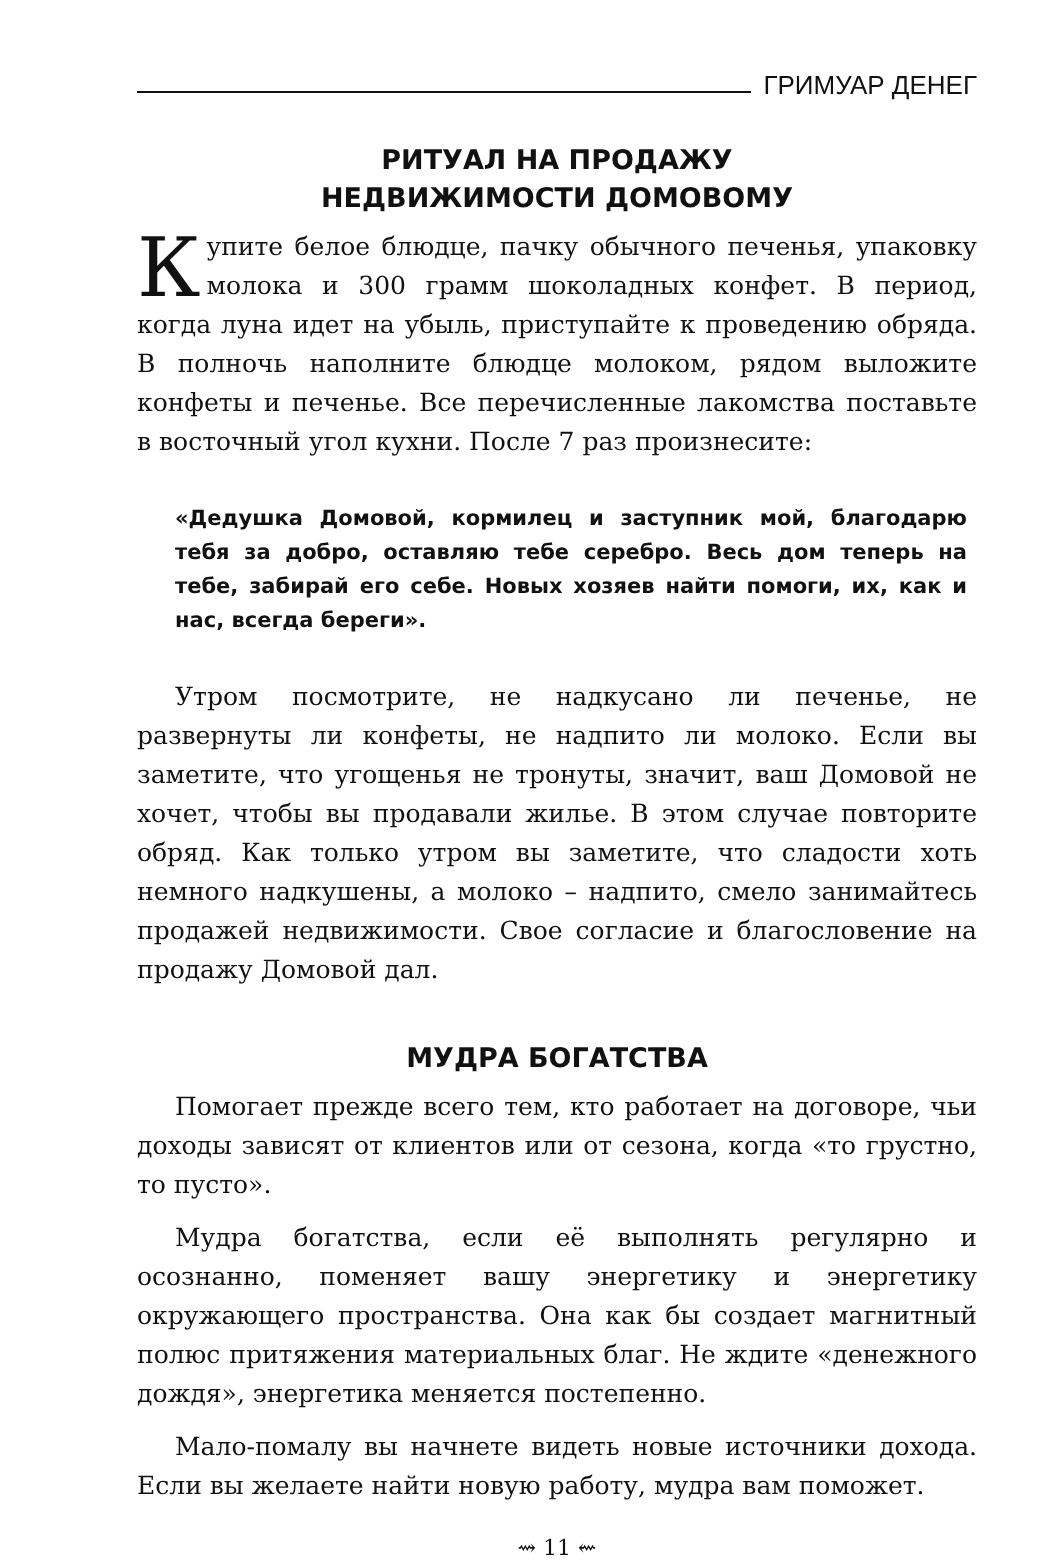ГРИМУАР ДЕНЕГ
РИТУАЛ НА ПРОДАЖУ
НЕДВИЖИМОСТИ ДОМОВОМУ
Купите белое блюдце, пачку обычного печенья, упаковку молока и 300 грамм шоколадных конфет. В период, когда луна идет на убыль, приступайте к проведению обряда. В полночь наполните блюдце молоком, рядом выложите конфеты и печенье. Все перечисленные лакомства поставьте в восточный угол кухни. После 7 раз произнесите:
«Дедушка Домовой, кормилец и заступник мой, благодарю тебя за добро, оставляю тебе серебро. Весь дом теперь на тебе, забирай его себе. Новых хозяев найти помоги, их, как и нас, всегда береги».
Утром посмотрите, не надкусано ли печенье, не развернуты ли конфеты, не надпито ли молоко. Если вы заметите, что угощенья не тронуты, значит, ваш Домовой не хочет, чтобы вы продавали жилье. В этом случае повторите обряд. Как только утром вы заметите, что сладости хоть немного надкушены, а молоко – надпито, смело занимайтесь продажей недвижимости. Свое согласие и благословение на продажу Домовой дал.
МУДРА БОГАТСТВА
Помогает прежде всего тем, кто работает на договоре, чьи доходы зависят от клиентов или от сезона, когда «то грустно, то пусто».
Мудра богатства, если её выполнять регулярно и осознанно, поменяет вашу энергетику и энергетику окружающего пространства. Она как бы создает магнитный полюс притяжения материальных благ. Не ждите «денежного дождя», энергетика меняется постепенно.
Мало-помалу вы начнете видеть новые источники дохода. Если вы желаете найти новую работу, мудра вам поможет.
⇝ 11 ⇜